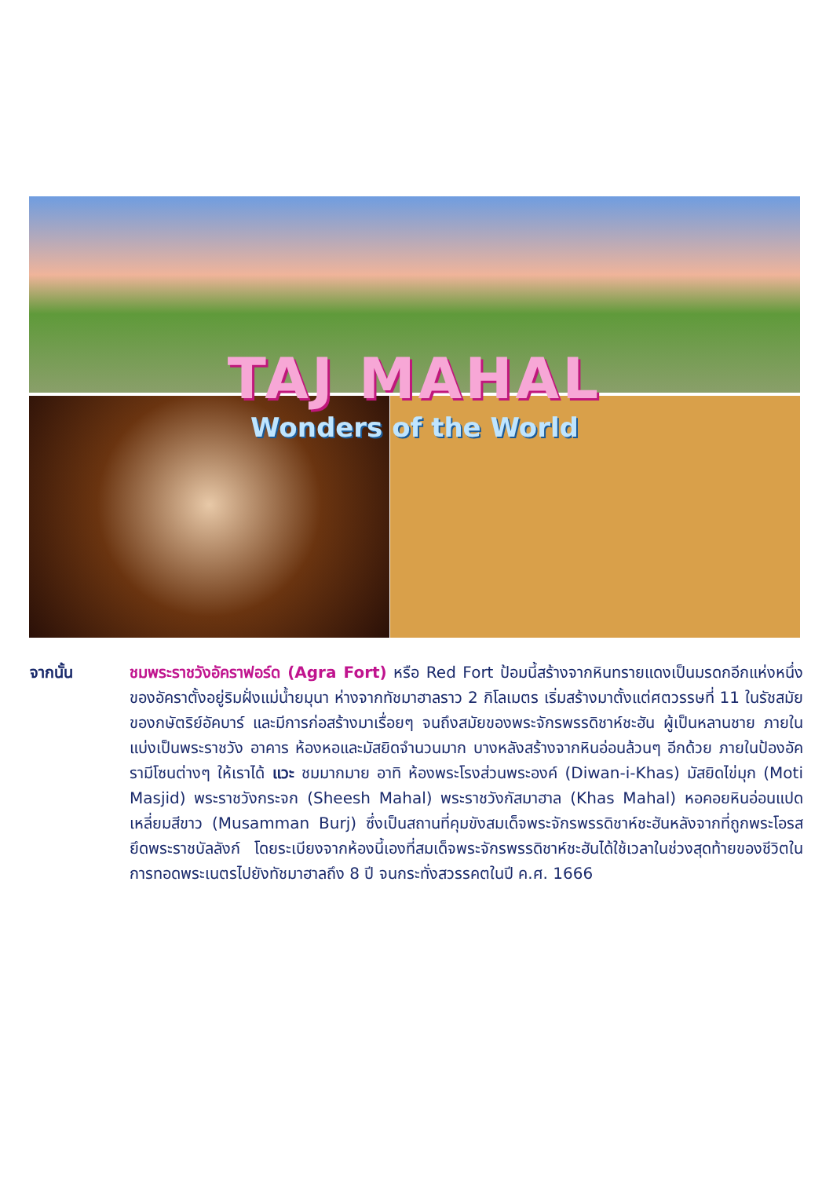TAJ MAHAL
Wonders of the World
จากนั้น ชมพระราชวังอัคราฟอร์ด (Agra Fort) หรือ Red Fort ป้อมนี้สร้างจากหินทรายแดงเป็นมรดกอีกแห่งหนึ่งของอัคราตั้งอยู่ริมฝั่งแม่น้ำยมุนา ห่างจากทัชมาฮาลราว 2 กิโลเมตร เริ่มสร้างมาตั้งแต่ศตวรรษที่ 11 ในรัชสมัยของกษัตริย์อัคบาร์ และมีการก่อสร้างมาเรื่อยๆ จนถึงสมัยของพระจักรพรรดิชาห์ชะฮัน ผู้เป็นหลานชาย ภายในแบ่งเป็นพระราชวัง อาคาร ห้องหอและมัสยิดจำนวนมาก บางหลังสร้างจากหินอ่อนล้วนๆ อีกด้วย ภายในป้องอัครามีโซนต่างๆ ให้เราได้ แวะ ชมมากมาย อาทิ ห้องพระโรงส่วนพระองค์ (Diwan-i-Khas) มัสยิดไข่มุก (Moti Masjid) พระราชวังกระจก (Sheesh Mahal) พระราชวังกัสมาฮาล (Khas Mahal) หอคอยหินอ่อนแปดเหลี่ยมสีขาว (Musamman Burj) ซึ่งเป็นสถานที่คุมขังสมเด็จพระจักรพรรดิชาห์ชะฮันหลังจากที่ถูกพระโอรสยึดพระราชบัลลังก์ โดยระเบียงจากห้องนี้เองที่สมเด็จพระจักรพรรดิชาห์ชะฮันได้ใช้เวลาในช่วงสุดท้ายของชีวิตในการทอดพระเนตรไปยังทัชมาฮาลถึง 8 ปี จนกระทั่งสวรรคตในปี ค.ศ. 1666